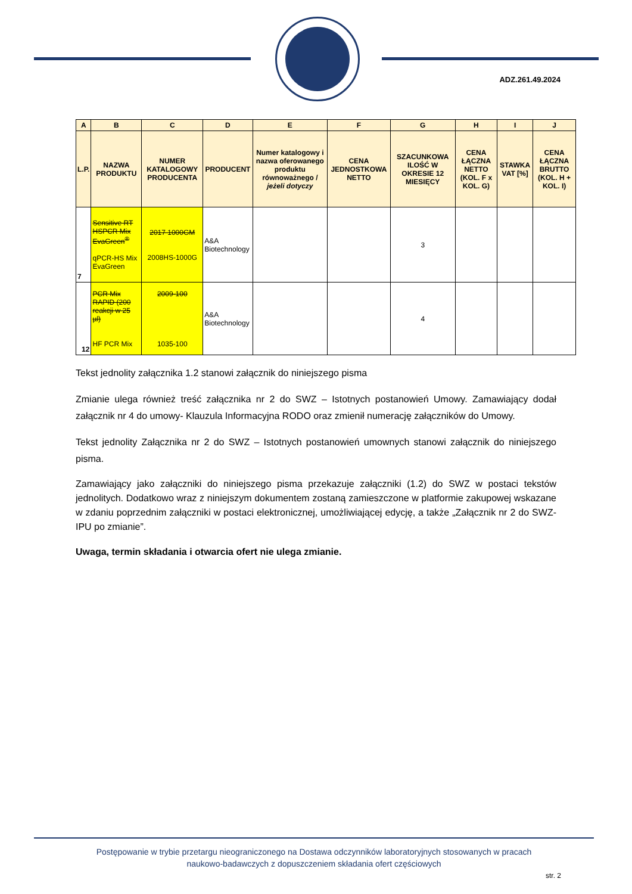ADZ.261.49.2024
| A | B | C | D | E | F | G | H | I | J |
| --- | --- | --- | --- | --- | --- | --- | --- | --- | --- |
| L.P. | NAZWA PRODUKTU | NUMER KATALOGOWY PRODUCENTA | PRODUCENT | Numer katalogowy i nazwa oferowanego produktu równoważnego / jeżeli dotyczy | CENA JEDNOSTKOWA NETTO | SZACUNKOWA ILOŚĆ W OKRESIE 12 MIESIĘCY | CENA ŁĄCZNA NETTO (KOL. F x KOL. G) | STAWKA VAT [%] | CENA ŁĄCZNA BRUTTO (KOL. H + KOL. I) |
| 7 | Sensitive RT HSPCR Mix EvaGreen<sup>®</sup> qPCR-HS Mix EvaGreen | 2017 1000GM 2008HS-1000G | A&A Biotechnology | | | 3 | | | |
| 12 | PCR Mix RAPID (200 reakcji w 25 µl) HF PCR Mix | 2009-100 1035-100 | A&A Biotechnology | | | 4 | | | |
Tekst jednolity załącznika 1.2 stanowi załącznik do niniejszego pisma
Zmianie ulega również treść załącznika nr 2 do SWZ – Istotnych postanowień Umowy. Zamawiający dodał załącznik nr 4 do umowy- Klauzula Informacyjna RODO oraz zmienił numerację załączników do Umowy.
Tekst jednolity Załącznika nr 2 do SWZ – Istotnych postanowień umownych stanowi załącznik do niniejszego pisma.
Zamawiający jako załączniki do niniejszego pisma przekazuje załączniki (1.2) do SWZ w postaci tekstów jednolitych. Dodatkowo wraz z niniejszym dokumentem zostaną zamieszczone w platformie zakupowej wskazane w zdaniu poprzednim załączniki w postaci elektronicznej, umożliwiającej edycję, a także „Załącznik nr 2 do SWZ- IPU po zmianie”.
Uwaga, termin składania i otwarcia ofert nie ulega zmianie.
Postępowanie w trybie przetargu nieograniczonego na Dostawa odczynników laboratoryjnych stosowanych w pracach
naukowo-badawczych z dopuszczeniem składania ofert częściowych
str. 2